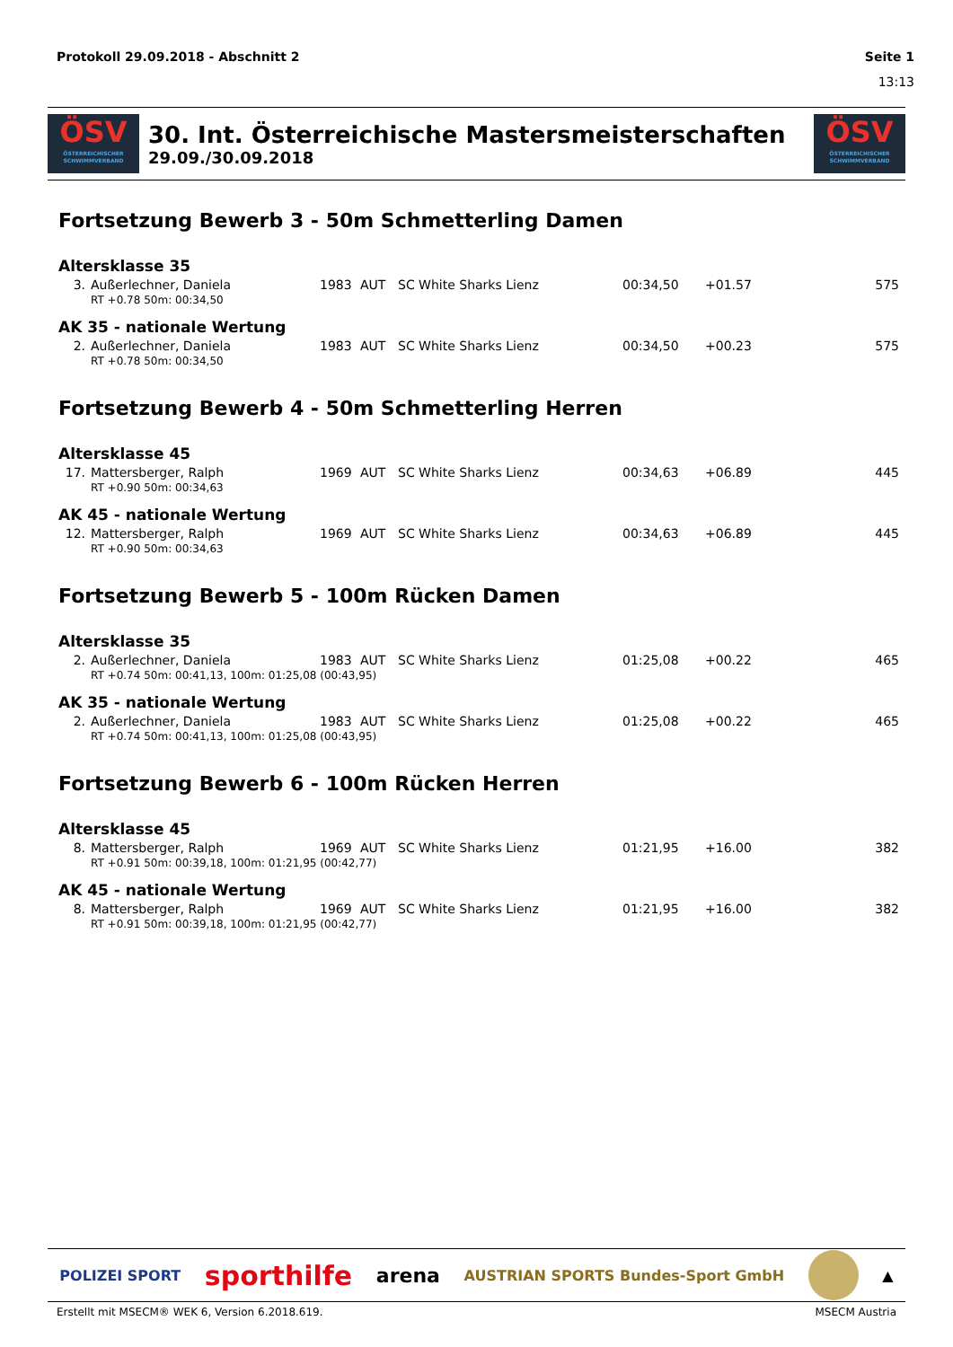Protokoll 29.09.2018 - Abschnitt 2 Seite 1
13:13
ÖSV
ÖSTERREICHISCHER SCHWIMMVERBAND
30. Int. Österreichische Mastersmeisterschaften
29.09./30.09.2018
ÖSV
ÖSTERREICHISCHER SCHWIMMVERBAND
Fortsetzung Bewerb 3 - 50m Schmetterling Damen
Altersklasse 35
| 3. | Außerlechner, Daniela | 1983 | AUT | SC White Sharks Lienz | 00:34,50 | +01.57 | 575 |
| | RT +0.78 50m: 00:34,50 | | | | | | |
AK 35 - nationale Wertung
| 2. | Außerlechner, Daniela | 1983 | AUT | SC White Sharks Lienz | 00:34,50 | +00.23 | 575 |
| | RT +0.78 50m: 00:34,50 | | | | | | |
Fortsetzung Bewerb 4 - 50m Schmetterling Herren
Altersklasse 45
| 17. | Mattersberger, Ralph | 1969 | AUT | SC White Sharks Lienz | 00:34,63 | +06.89 | 445 |
| | RT +0.90 50m: 00:34,63 | | | | | | |
AK 45 - nationale Wertung
| 12. | Mattersberger, Ralph | 1969 | AUT | SC White Sharks Lienz | 00:34,63 | +06.89 | 445 |
| | RT +0.90 50m: 00:34,63 | | | | | | |
Fortsetzung Bewerb 5 - 100m Rücken Damen
Altersklasse 35
| 2. | Außerlechner, Daniela | 1983 | AUT | SC White Sharks Lienz | 01:25,08 | +00.22 | 465 |
| | RT +0.74 50m: 00:41,13, 100m: 01:25,08 (00:43,95) | | | | | | |
AK 35 - nationale Wertung
| 2. | Außerlechner, Daniela | 1983 | AUT | SC White Sharks Lienz | 01:25,08 | +00.22 | 465 |
| | RT +0.74 50m: 00:41,13, 100m: 01:25,08 (00:43,95) | | | | | | |
Fortsetzung Bewerb 6 - 100m Rücken Herren
Altersklasse 45
| 8. | Mattersberger, Ralph | 1969 | AUT | SC White Sharks Lienz | 01:21,95 | +16.00 | 382 |
| | RT +0.91 50m: 00:39,18, 100m: 01:21,95 (00:42,77) | | | | | | |
AK 45 - nationale Wertung
| 8. | Mattersberger, Ralph | 1969 | AUT | SC White Sharks Lienz | 01:21,95 | +16.00 | 382 |
| | RT +0.91 50m: 00:39,18, 100m: 01:21,95 (00:42,77) | | | | | | |
POLIZEI SPORT sporthilfe arena AUSTRIAN SPORTS Bundes-Sport GmbH ▲
Erstellt mit MSECM® WEK 6, Version 6.2018.619. MSECM Austria